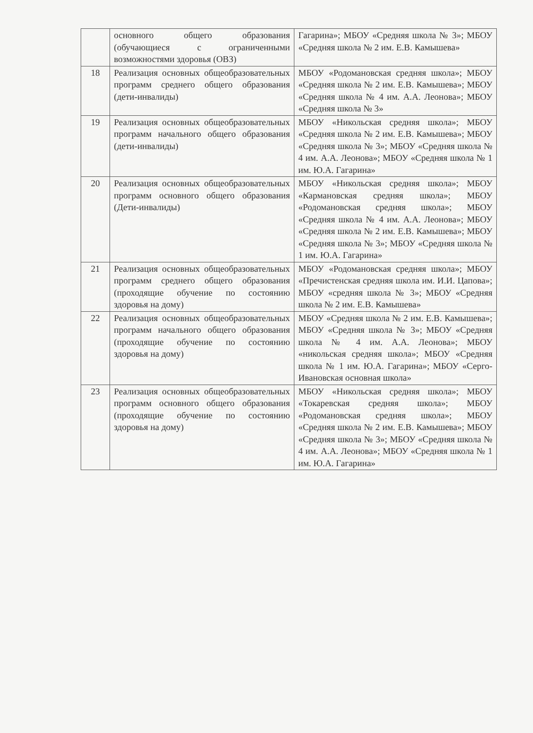| | основного общего образования (обучающиеся с ограниченными возможностями здоровья (ОВЗ) | Гагарина»; МБОУ «Средняя школа № 3»; МБОУ «Средняя школа № 2 им. Е.В. Камышева» |
| 18 | Реализация основных общеобразовательных программ среднего общего образования (дети-инвалиды) | МБОУ «Родомановская средняя школа»; МБОУ «Средняя школа № 2 им. Е.В. Камышева»; МБОУ «Средняя школа № 4 им. А.А. Леонова»; МБОУ «Средняя школа № 3» |
| 19 | Реализация основных общеобразовательных программ начального общего образования (дети-инвалиды) | МБОУ «Никольская средняя школа»; МБОУ «Средняя школа № 2 им. Е.В. Камышева»; МБОУ «Средняя школа № 3»; МБОУ «Средняя школа № 4 им. А.А. Леонова»; МБОУ «Средняя школа № 1 им. Ю.А. Гагарина» |
| 20 | Реализация основных общеобразовательных программ основного общего образования (Дети-инвалиды) | МБОУ «Никольская средняя школа»; МБОУ «Кармановская средняя школа»; МБОУ «Родомановская средняя школа»; МБОУ «Средняя школа № 4 им. А.А. Леонова»; МБОУ «Средняя школа № 2 им. Е.В. Камышева»; МБОУ «Средняя школа № 3»; МБОУ «Средняя школа № 1 им. Ю.А. Гагарина» |
| 21 | Реализация основных общеобразовательных программ среднего общего образования (проходящие обучение по состоянию здоровья на дому) | МБОУ «Родомановская средняя школа»; МБОУ «Пречистенская средняя школа им. И.И. Цапова»; МБОУ «средняя школа № 3»; МБОУ «Средняя школа № 2 им. Е.В. Камышева» |
| 22 | Реализация основных общеобразовательных программ начального общего образования (проходящие обучение по состоянию здоровья на дому) | МБОУ «Средняя школа № 2 им. Е.В. Камышева»; МБОУ «Средняя школа № 3»; МБОУ «Средняя школа № 4 им. А.А. Леонова»; МБОУ «никольская средняя школа»; МБОУ «Средняя школа № 1 им. Ю.А. Гагарина»; МБОУ «Серго-Ивановская основная школа» |
| 23 | Реализация основных общеобразовательных программ основного общего образования (проходящие обучение по состоянию здоровья на дому) | МБОУ «Никольская средняя школа»; МБОУ «Токаревская средняя школа»; МБОУ «Родомановская средняя школа»; МБОУ «Средняя школа № 2 им. Е.В. Камышева»; МБОУ «Средняя школа № 3»; МБОУ «Средняя школа № 4 им. А.А. Леонова»; МБОУ «Средняя школа № 1 им. Ю.А. Гагарина» |